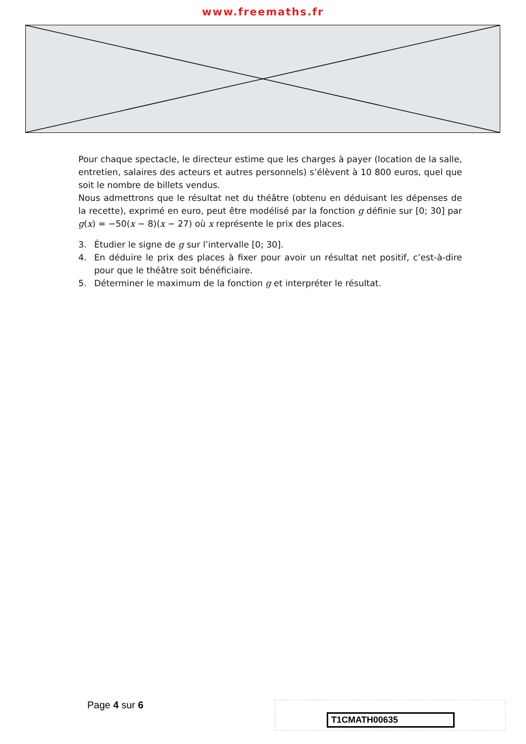www.freemaths.fr
Pour chaque spectacle, le directeur estime que les charges à payer (location de la salle, entretien, salaires des acteurs et autres personnels) s’élèvent à 10 800 euros, quel que soit le nombre de billets vendus.
Nous admettrons que le résultat net du théâtre (obtenu en déduisant les dépenses de la recette), exprimé en euro, peut être modélisé par la fonction g définie sur [0; 30] par g(x) = −50(x − 8)(x − 27) où x représente le prix des places.
3. Étudier le signe de g sur l’intervalle [0; 30].
4. En déduire le prix des places à fixer pour avoir un résultat net positif, c’est-à-dire pour que le théâtre soit bénéficiaire.
5. Déterminer le maximum de la fonction g et interpréter le résultat.
Page 4 sur 6 T1CMATH00635